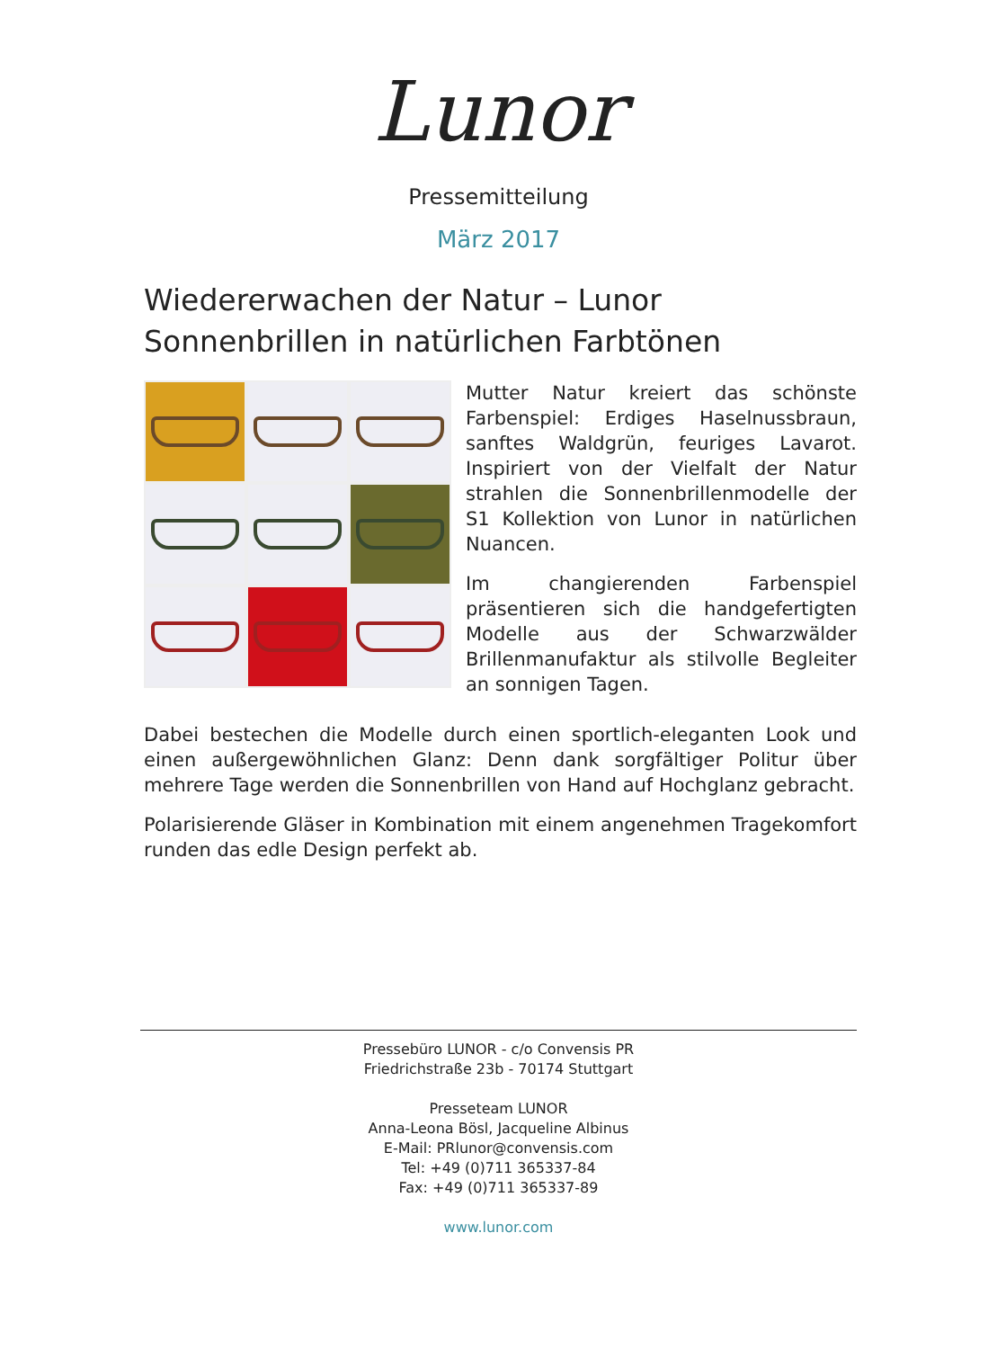Lunor
Pressemitteilung
März 2017
Wiedererwachen der Natur – Lunor Sonnenbrillen in natürlichen Farbtönen
Mutter Natur kreiert das schönste Farbenspiel: Erdiges Haselnussbraun, sanftes Waldgrün, feuriges Lavarot. Inspiriert von der Vielfalt der Natur strahlen die Sonnenbrillenmodelle der S1 Kollektion von Lunor in natürlichen Nuancen.
Im changierenden Farbenspiel präsentieren sich die handgefertigten Modelle aus der Schwarzwälder Brillenmanufaktur als stilvolle Begleiter an sonnigen Tagen.
Dabei bestechen die Modelle durch einen sportlich-eleganten Look und einen außergewöhnlichen Glanz: Denn dank sorgfältiger Politur über mehrere Tage werden die Sonnenbrillen von Hand auf Hochglanz gebracht.
Polarisierende Gläser in Kombination mit einem angenehmen Tragekomfort runden das edle Design perfekt ab.
Pressebüro LUNOR - c/o Convensis PR
Friedrichstraße 23b - 70174 Stuttgart
Presseteam LUNOR
Anna-Leona Bösl, Jacqueline Albinus
E-Mail: PRlunor@convensis.com
Tel: +49 (0)711 365337-84
Fax: +49 (0)711 365337-89
www.lunor.com